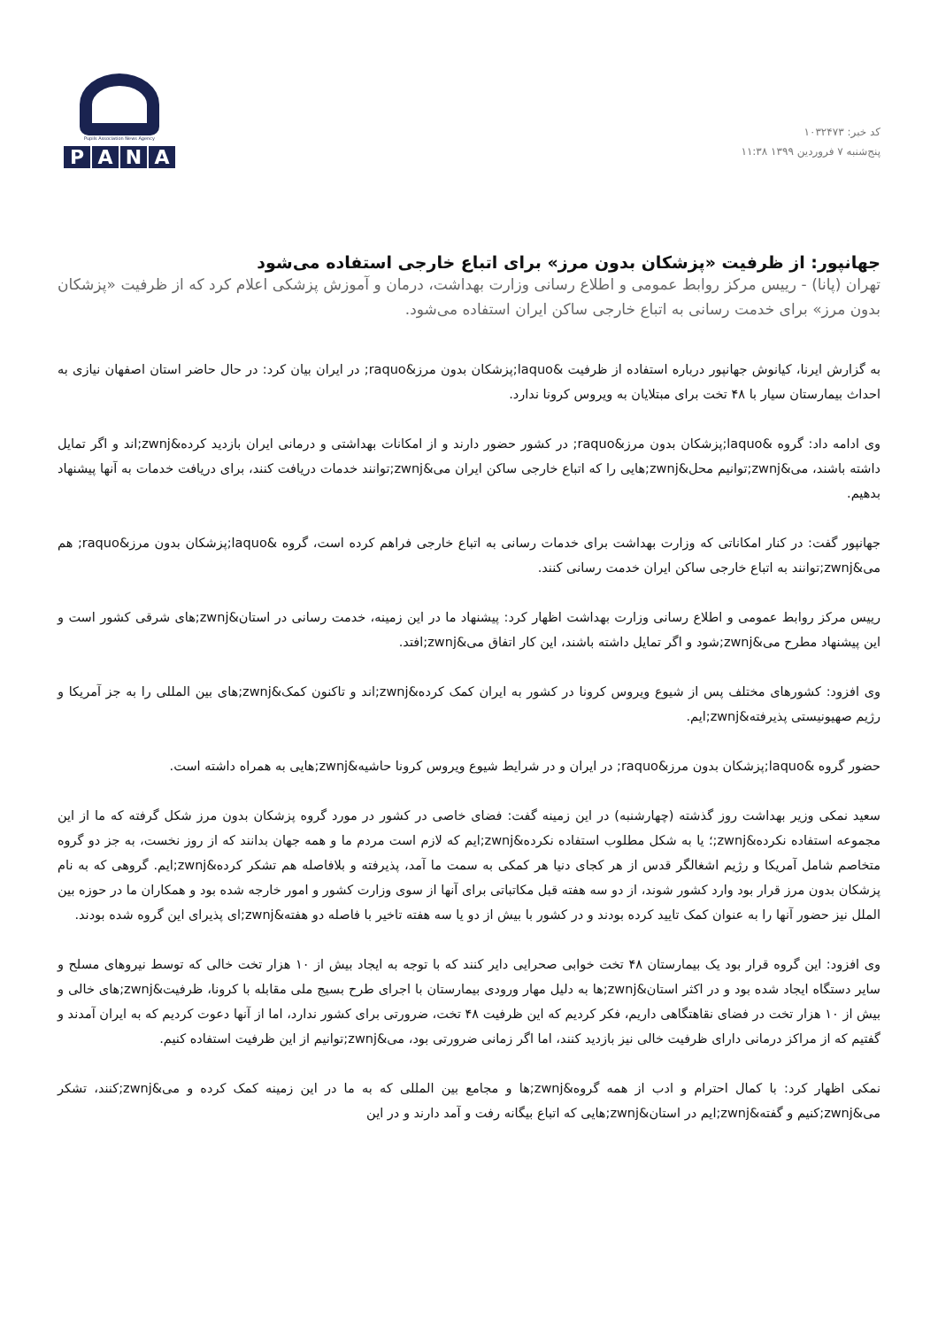کد خبر: ۱۰۳۲۴۷۳
پنج‌شنبه ۷ فروردین ۱۳۹۹ ۱۱:۳۸
Pupils Association News Agency
PANA
جهانپور: از ظرفیت «پزشکان بدون مرز» برای اتباع خارجی استفاده می‌شود
تهران (پانا) - رییس مرکز روابط عمومی و اطلاع رسانی وزارت بهداشت، درمان و آموزش پزشکی اعلام کرد که از ظرفیت «پزشکان بدون مرز» برای خدمت رسانی به اتباع خارجی ساکن ایران استفاده می‌شود.
به گزارش ایرنا، کیانوش جهانپور درباره استفاده از ظرفیت &laquo;پزشکان بدون مرز&raquo; در ایران بیان کرد: در حال حاضر استان اصفهان نیازی به احداث بیمارستان سیار با ۴۸ تخت برای مبتلایان به ویروس کرونا ندارد.
وی ادامه داد: گروه &laquo;پزشکان بدون مرز&raquo; در کشور حضور دارند و از امکانات بهداشتی و درمانی ایران بازدید کرده&zwnj;اند و اگر تمایل داشته باشند، می&zwnj;توانیم محل&zwnj;هایی را که اتباع خارجی ساکن ایران می&zwnj;توانند خدمات دریافت کنند، برای دریافت خدمات به آنها پیشنهاد بدهیم.
جهانپور گفت: در کنار امکاناتی که وزارت بهداشت برای خدمات رسانی به اتباع خارجی فراهم کرده است، گروه &laquo;پزشکان بدون مرز&raquo; هم می&zwnj;توانند به اتباع خارجی ساکن ایران خدمت رسانی کنند.
رییس مرکز روابط عمومی و اطلاع رسانی وزارت بهداشت اظهار کرد: پیشنهاد ما در این زمینه، خدمت رسانی در استان&zwnj;های شرقی کشور است و این پیشنهاد مطرح می&zwnj;شود و اگر تمایل داشته باشند، این کار اتفاق می&zwnj;افتد.
وی افزود: کشورهای مختلف پس از شیوع ویروس کرونا در کشور به ایران کمک کرده&zwnj;اند و تاکنون کمک&zwnj;های بین المللی را به جز آمریکا و رژیم صهیونیستی پذیرفته&zwnj;ایم.
حضور گروه &laquo;پزشکان بدون مرز&raquo; در ایران و در شرایط شیوع ویروس کرونا حاشیه&zwnj;هایی به همراه داشته است.
سعید نمکی وزیر بهداشت روز گذشته (چهارشنبه) در این زمینه گفت: فضای خاصی در کشور در مورد گروه پزشکان بدون مرز شکل گرفته که ما از این مجموعه استفاده نکرده&zwnj;؛ یا به شکل مطلوب استفاده نکرده&zwnj;ایم که لازم است مردم ما و همه جهان بدانند که از روز نخست، به جز دو گروه متخاصم شامل آمریکا و رژیم اشغالگر قدس از هر کجای دنیا هر کمکی به سمت ما آمد، پذیرفته و بلافاصله هم تشکر کرده&zwnj;ایم. گروهی که به نام پزشکان بدون مرز قرار بود وارد کشور شوند، از دو سه هفته قبل مکاتباتی برای آنها از سوی وزارت کشور و امور خارجه شده بود و همکاران ما در حوزه بین الملل نیز حضور آنها را به عنوان کمک تایید کرده بودند و در کشور با بیش از دو یا سه هفته تاخیر با فاصله دو هفته&zwnj;ای پذیرای این گروه شده بودند.
وی افزود: این گروه قرار بود یک بیمارستان ۴۸ تخت خوابی صحرایی دایر کنند که با توجه به ایجاد بیش از ۱۰ هزار تخت خالی که توسط نیروهای مسلح و سایر دستگاه ایجاد شده بود و در اکثر استان&zwnj;ها به دلیل مهار ورودی بیمارستان با اجرای طرح بسیج ملی مقابله با کرونا، ظرفیت&zwnj;های خالی و بیش از ۱۰ هزار تخت در فضای نقاهتگاهی داریم، فکر کردیم که این ظرفیت ۴۸ تخت، ضرورتی برای کشور ندارد، اما از آنها دعوت کردیم که به ایران آمدند و گفتیم که از مراکز درمانی دارای ظرفیت خالی نیز بازدید کنند، اما اگر زمانی ضرورتی بود، می&zwnj;توانیم از این ظرفیت استفاده کنیم.
نمکی اظهار کرد: با کمال احترام و ادب از همه گروه&zwnj;ها و مجامع بین المللی که به ما در این زمینه کمک کرده و می&zwnj;کنند، تشکر می&zwnj;کنیم و گفته&zwnj;ایم در استان&zwnj;هایی که اتباع بیگانه رفت و آمد دارند و در این